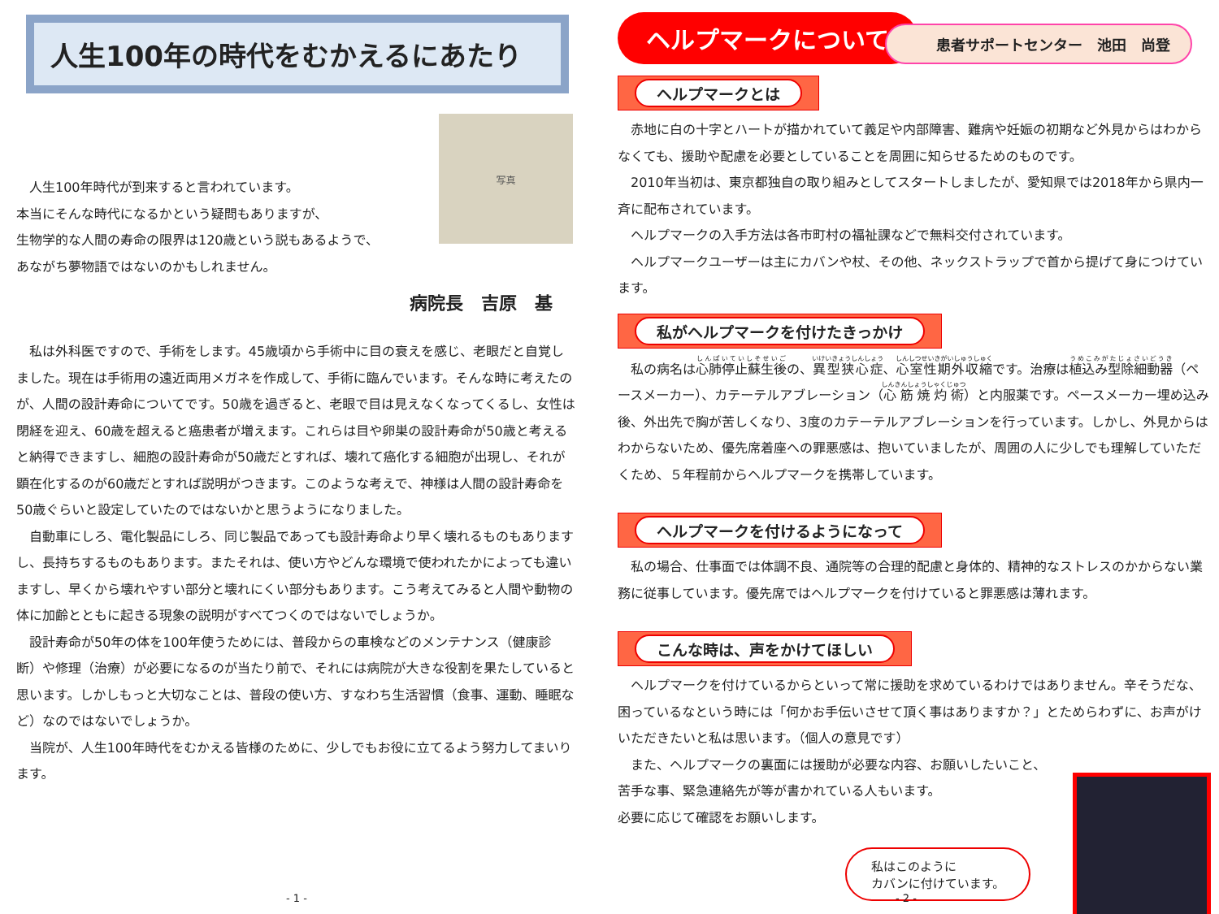人生100年の時代をむかえるにあたり
写真
　人生100年時代が到来すると言われています。
本当にそんな時代になるかという疑問もありますが、
生物学的な人間の寿命の限界は120歳という説もあるようで、
あながち夢物語ではないのかもしれません。
病院長　吉原　基
　私は外科医ですので、手術をします。45歳頃から手術中に目の衰えを感じ、老眼だと自覚しました。現在は手術用の遠近両用メガネを作成して、手術に臨んでいます。そんな時に考えたのが、人間の設計寿命についてです。50歳を過ぎると、老眼で目は見えなくなってくるし、女性は閉経を迎え、60歳を超えると癌患者が増えます。これらは目や卵巣の設計寿命が50歳と考えると納得できますし、細胞の設計寿命が50歳だとすれば、壊れて癌化する細胞が出現し、それが顕在化するのが60歳だとすれば説明がつきます。このような考えで、神様は人間の設計寿命を50歳ぐらいと設定していたのではないかと思うようになりました。
　自動車にしろ、電化製品にしろ、同じ製品であっても設計寿命より早く壊れるものもありますし、長持ちするものもあります。またそれは、使い方やどんな環境で使われたかによっても違いますし、早くから壊れやすい部分と壊れにくい部分もあります。こう考えてみると人間や動物の体に加齢とともに起きる現象の説明がすべてつくのではないでしょうか。
　設計寿命が50年の体を100年使うためには、普段からの車検などのメンテナンス（健康診断）や修理（治療）が必要になるのが当たり前で、それには病院が大きな役割を果たしていると思います。しかしもっと大切なことは、普段の使い方、すなわち生活習慣（食事、運動、睡眠など）なのではないでしょうか。
　当院が、人生100年時代をむかえる皆様のために、少しでもお役に立てるよう努力してまいります。
- 1 -
ヘルプマークについて
　　患者サポートセンター　池田　尚登
ヘルプマークとは
　赤地に白の十字とハートが描かれていて義足や内部障害、難病や妊娠の初期など外見からはわからなくても、援助や配慮を必要としていることを周囲に知らせるためのものです。
　2010年当初は、東京都独自の取り組みとしてスタートしましたが、愛知県では2018年から県内一斉に配布されています。
　ヘルプマークの入手方法は各市町村の福祉課などで無料交付されています。
　ヘルプマークユーザーは主にカバンや杖、その他、ネックストラップで首から提げて身につけています。
私がヘルプマークを付けたきっかけ
　私の病名は心肺停止蘇生後の、異型狭心症、心室性期外収縮です。治療は植込み型除細動器（ペースメーカー）、カテーテルアブレーション（心筋焼灼術）と内服薬です。ペースメーカー埋め込み後、外出先で胸が苦しくなり、3度のカテーテルアブレーションを行っています。しかし、外見からはわからないため、優先席着座への罪悪感は、抱いていましたが、周囲の人に少しでも理解していただくため、５年程前からヘルプマークを携帯しています。
ヘルプマークを付けるようになって
　私の場合、仕事面では体調不良、通院等の合理的配慮と身体的、精神的なストレスのかからない業務に従事しています。優先席ではヘルプマークを付けていると罪悪感は薄れます。
こんな時は、声をかけてほしい
　ヘルプマークを付けているからといって常に援助を求めているわけではありません。辛そうだな、困っているなという時には「何かお手伝いさせて頂く事はありますか？」とためらわずに、お声がけいただきたいと私は思います。（個人の意見です）
　また、ヘルプマークの裏面には援助が必要な内容、お願いしたいこと、
苦手な事、緊急連絡先が等が書かれている人もいます。
必要に応じて確認をお願いします。
私はこのように
カバンに付けています。
- 2 -